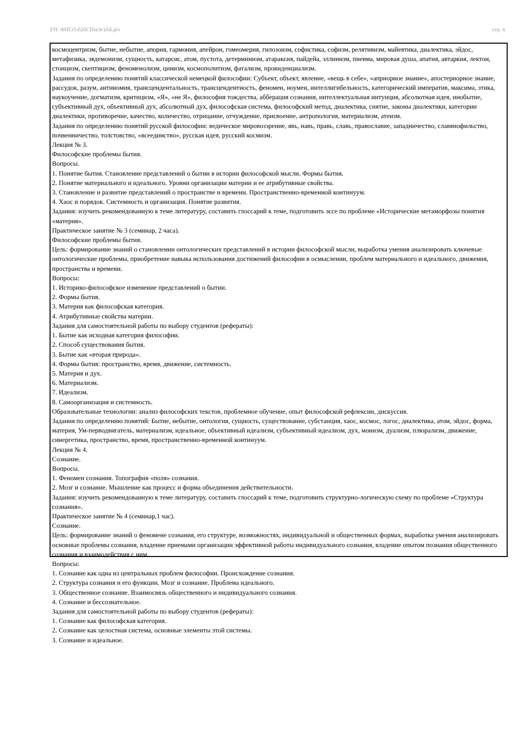УП: ФПСО-б20СПо(4г)АБ.plx стр. 6
космоцентризм, бытие, небытие, апория, гармония, апейрон, гомеомерия, гилозоизм, софистика, софизм, релятивизм, майевтика, диалектика, эйдос, метафизика, эвдемонизм, сущность, катарсис, атом, пустота, детерминизм, атараксия, пайдейа, эллинизм, пневма, мировая душа, апатия, автаркия, лектон, стоицизм, скептицизм, феноменолизм, цинизм, космополитизм, фатализм, провиденциализм.
Задания по определению понятий классической немецкой философии: Субъект, объект, явление, «вещь в себе», «априорное знание», апостериорное знание, рассудок, разум, антиномия, трансцендентальность, трансцендентность, феномен, ноумен, интеллигибельность, категорический императив, максима, этика, наукоучение, догматизм, критицизм, «Я», «не Я», философия тождества, абберация сознания, интеллектуальная интуиция, абсолютная идея, инобытие, субъективный дух, объективный дух, абсолютный дух, философская система, философский метод, диалектика, снятие, законы диалектики, категории диалектики, противоречие, качество, количество, отрицание, отчуждение, присвоение, антропология, материализм, атеизм.
Задания по определению понятий русской философии: ведическое мировоззрение, явь, навь, правь, славь, православие, западничество, славянофильство, почвенничество, толстовство, «всеединство», русская идея, русский космизм.
Лекция № 3.
Философские проблемы бытия.
Вопросы.
1. Понятие бытия. Становление представлений о бытии в истории философской мысли. Формы бытия.
2. Понятие материального и идеального. Уровни организации материи и ее атрибутивные свойства.
3. Становление и развитие представлений о пространстве и времени. Пространственно-временной континуум.
4. Хаос и порядок. Системность и организация. Понятие развития.
Задания: изучить рекомендованную к теме литературу, составить глоссарий к теме, подготовить эссе по проблеме «Исторические метаморфозы понятия «материя».
Практическое занятие № 3 (семинар, 2 часа).
Философские проблемы бытия.
Цель: формирование знаний о становлении онтологических представлений в истории философской мысли, выработка умения анализировать ключевые онтологические проблемы, приобретение навыка использования достижений философии в осмыслении, проблем материального и идеального, движения, пространства и времени.
Вопросы:
1. Историко-философское изменение представлений о бытии.
2. Формы бытия.
3. Материя как философская категория.
4. Атрибутивные свойства материи.
Задания для самостоятельной работы по выбору студентов (рефераты):
1. Бытие как исходная категория философии.
2. Способ существования бытия.
3. Бытие как «вторая природа».
4. Формы бытия: пространство, время, движение, системность.
5. Материя и дух.
6. Материализм.
7. Идеализм.
8. Самоорганизация и системность.
Образовательные технологии: анализ философских текстов, проблемное обучение, опыт философской рефлексии, дискуссия.
Задания по определению понятий: Бытие, небытие, онтология, сущность, существование, субстанция, хаос, космос, логос, диалектика, атом, эйдос, форма, материя, Ум-перводвигатель, материализм, идеальное, объективный идеализм, субъективный идеализм, дух, монизм, дуализм, плюрализм, движение, синергетика, пространство, время, пространственно-временной континуум.
Лекция № 4.
Сознание.
Вопросы.
1. Феномен сознания. Топография «поля» сознания.
2. Мозг и сознание. Мышление как процесс и форма объединения действительности.
Задания: изучить рекомендованную к теме литературу, составить глоссарий к теме, подготовить структурно-логическую схему по проблеме «Структура сознания».
Практическое занятие № 4 (семинар,1 час).
Сознание.
Цель: формирование знаний о феномене сознания, его структуре, возможностях, индивидуальной и общественных формах, выработка умения анализировать основные проблемы сознания, владение приемами организации эффективной работы индивидуального сознания, владение опытом познания общественного сознания и взаимодействия с ним.
Вопросы:
1. Сознание как одна из центральных проблем философии. Происхождение сознания.
2. Структура сознания и его функции. Мозг и сознание. Проблема идеального.
3. Общественное сознание. Взаимосвязь общественного и индивидуального сознания.
4. Сознание и бессознательное.
Задания для самостоятельной работы по выбору студентов (рефераты):
1. Сознание как философская категория.
2. Сознание как целостная система, основные элементы этой системы.
3. Сознание и идеальное.